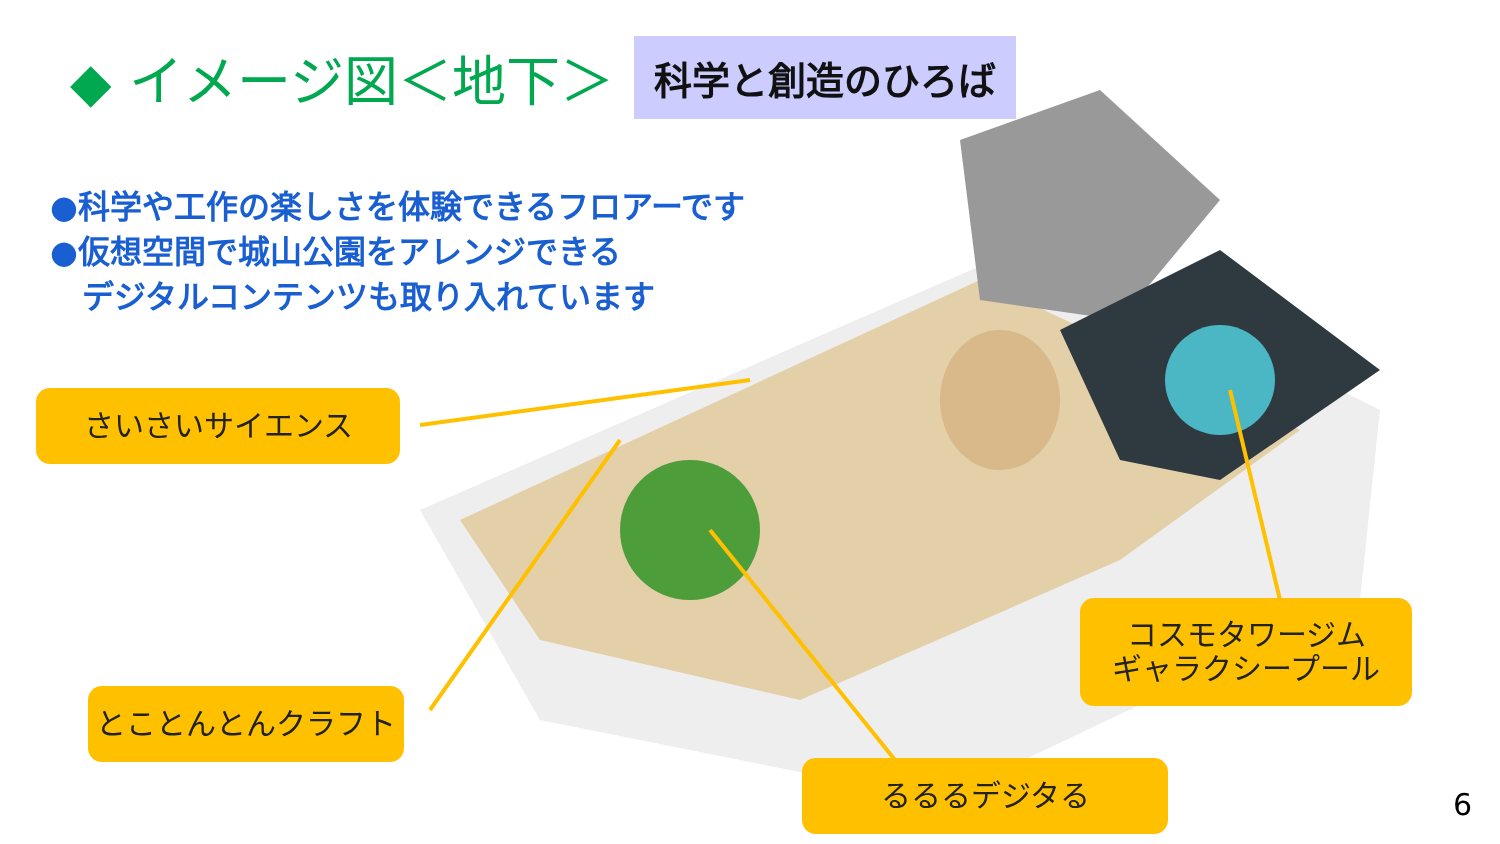◆ イメージ図＜地下＞ 科学と創造のひろば
●科学や工作の楽しさを体験できるフロアーです
●仮想空間で城山公園をアレンジできる
　デジタルコンテンツも取り入れています
さいさいサイエンス
とことんとんクラフト
るるるデジタる
コスモタワージム
ギャラクシープール
6